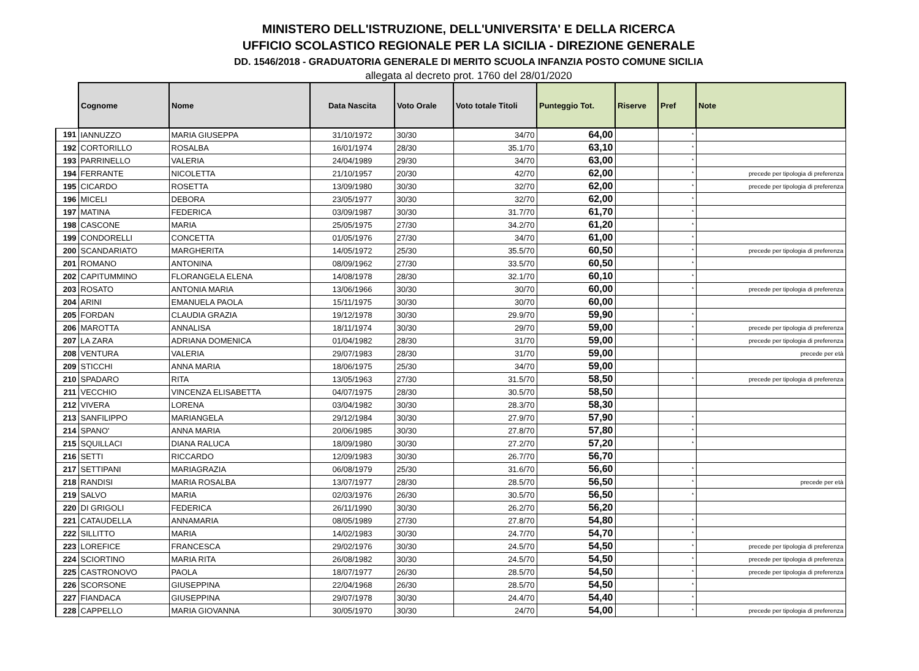MINISTERO DELL'ISTRUZIONE, DELL'UNIVERSITA' E DELLA RICERCA
UFFICIO SCOLASTICO REGIONALE PER LA SICILIA - DIREZIONE GENERALE
DD. 1546/2018 - GRADUATORIA GENERALE DI MERITO SCUOLA INFANZIA POSTO COMUNE SICILIA
allegata al decreto prot. 1760 del 28/01/2020
| | Cognome | Nome | Data Nascita | Voto Orale | Voto totale Titoli | Punteggio Tot. | Riserve | Pref | Note |
| --- | --- | --- | --- | --- | --- | --- | --- | --- | --- |
| 191 | IANNUZZO | MARIA GIUSEPPA | 31/10/1972 | 30/30 | 34/70 | 64,00 | | * | |
| 192 | CORTORILLO | ROSALBA | 16/01/1974 | 28/30 | 35.1/70 | 63,10 | | * | |
| 193 | PARRINELLO | VALERIA | 24/04/1989 | 29/30 | 34/70 | 63,00 | | * | |
| 194 | FERRANTE | NICOLETTA | 21/10/1957 | 20/30 | 42/70 | 62,00 | | * | precede per tipologia di preferenza |
| 195 | CICARDO | ROSETTA | 13/09/1980 | 30/30 | 32/70 | 62,00 | | * | precede per tipologia di preferenza |
| 196 | MICELI | DEBORA | 23/05/1977 | 30/30 | 32/70 | 62,00 | | * | |
| 197 | MATINA | FEDERICA | 03/09/1987 | 30/30 | 31.7/70 | 61,70 | | * | |
| 198 | CASCONE | MARIA | 25/05/1975 | 27/30 | 34.2/70 | 61,20 | | * | |
| 199 | CONDORELLI | CONCETTA | 01/05/1976 | 27/30 | 34/70 | 61,00 | | * | |
| 200 | SCANDARIATO | MARGHERITA | 14/05/1972 | 25/30 | 35.5/70 | 60,50 | | * | precede per tipologia di preferenza |
| 201 | ROMANO | ANTONINA | 08/09/1962 | 27/30 | 33.5/70 | 60,50 | | * | |
| 202 | CAPITUMMINO | FLORANGELA ELENA | 14/08/1978 | 28/30 | 32.1/70 | 60,10 | | * | |
| 203 | ROSATO | ANTONIA MARIA | 13/06/1966 | 30/30 | 30/70 | 60,00 | | * | precede per tipologia di preferenza |
| 204 | ARINI | EMANUELA PAOLA | 15/11/1975 | 30/30 | 30/70 | 60,00 | | | |
| 205 | FORDAN | CLAUDIA GRAZIA | 19/12/1978 | 30/30 | 29.9/70 | 59,90 | | * | |
| 206 | MAROTTA | ANNALISA | 18/11/1974 | 30/30 | 29/70 | 59,00 | | * | precede per tipologia di preferenza |
| 207 | LA ZARA | ADRIANA DOMENICA | 01/04/1982 | 28/30 | 31/70 | 59,00 | | * | precede per tipologia di preferenza |
| 208 | VENTURA | VALERIA | 29/07/1983 | 28/30 | 31/70 | 59,00 | | | precede per età |
| 209 | STICCHI | ANNA MARIA | 18/06/1975 | 25/30 | 34/70 | 59,00 | | | |
| 210 | SPADARO | RITA | 13/05/1963 | 27/30 | 31.5/70 | 58,50 | | * | precede per tipologia di preferenza |
| 211 | VECCHIO | VINCENZA ELISABETTA | 04/07/1975 | 28/30 | 30.5/70 | 58,50 | | | |
| 212 | VIVERA | LORENA | 03/04/1982 | 30/30 | 28.3/70 | 58,30 | | | |
| 213 | SANFILIPPO | MARIANGELA | 29/12/1984 | 30/30 | 27.9/70 | 57,90 | | * | |
| 214 | SPANO' | ANNA MARIA | 20/06/1985 | 30/30 | 27.8/70 | 57,80 | | * | |
| 215 | SQUILLACI | DIANA RALUCA | 18/09/1980 | 30/30 | 27.2/70 | 57,20 | | * | |
| 216 | SETTI | RICCARDO | 12/09/1983 | 30/30 | 26.7/70 | 56,70 | | | |
| 217 | SETTIPANI | MARIAGRAZIA | 06/08/1979 | 25/30 | 31.6/70 | 56,60 | | * | |
| 218 | RANDISI | MARIA ROSALBA | 13/07/1977 | 28/30 | 28.5/70 | 56,50 | | * | precede per età |
| 219 | SALVO | MARIA | 02/03/1976 | 26/30 | 30.5/70 | 56,50 | | * | |
| 220 | DI GRIGOLI | FEDERICA | 26/11/1990 | 30/30 | 26.2/70 | 56,20 | | | |
| 221 | CATAUDELLA | ANNAMARIA | 08/05/1989 | 27/30 | 27.8/70 | 54,80 | | * | |
| 222 | SILLITTO | MARIA | 14/02/1983 | 30/30 | 24.7/70 | 54,70 | | * | |
| 223 | LOREFICE | FRANCESCA | 29/02/1976 | 30/30 | 24.5/70 | 54,50 | | * | precede per tipologia di preferenza |
| 224 | SCIORTINO | MARIA RITA | 26/08/1982 | 30/30 | 24.5/70 | 54,50 | | * | precede per tipologia di preferenza |
| 225 | CASTRONOVO | PAOLA | 18/07/1977 | 26/30 | 28.5/70 | 54,50 | | * | precede per tipologia di preferenza |
| 226 | SCORSONE | GIUSEPPINA | 22/04/1968 | 26/30 | 28.5/70 | 54,50 | | * | |
| 227 | FIANDACA | GIUSEPPINA | 29/07/1978 | 30/30 | 24.4/70 | 54,40 | | * | |
| 228 | CAPPELLO | MARIA GIOVANNA | 30/05/1970 | 30/30 | 24/70 | 54,00 | | * | precede per tipologia di preferenza |